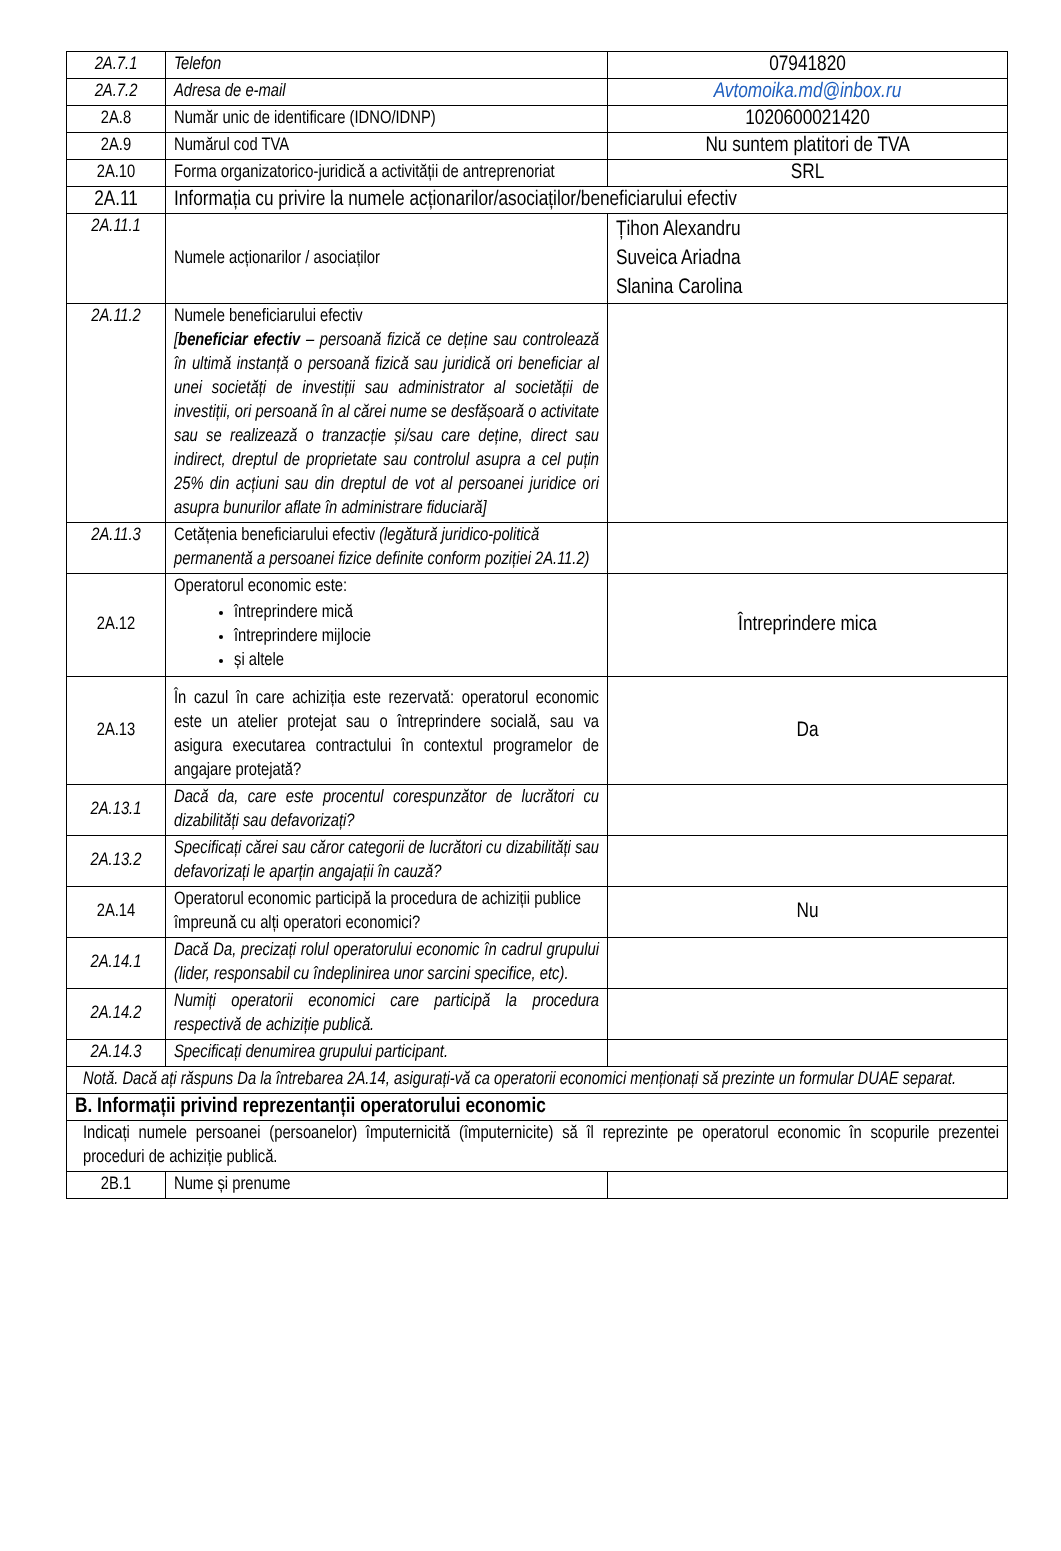| 2A.7.1 | Telefon | 07941820 |
| 2A.7.2 | Adresa de e-mail | Avtomoika.md@inbox.ru |
| 2A.8 | Număr unic de identificare (IDNO/IDNP) | 1020600021420 |
| 2A.9 | Numărul cod TVA | Nu suntem platitori de TVA |
| 2A.10 | Forma organizatorico-juridică a activității de antreprenoriat | SRL |
| 2A.11 | Informația cu privire la numele acționarilor/asociaților/beneficiarului efectiv | |
| 2A.11.1 | Numele acționarilor / asociaților | Țihon Alexandru Suveica Ariadna Slanina Carolina |
| 2A.11.2 | Numele beneficiarului efectiv [ beneficiar efectiv – persoană fizică ce deține sau controlează în ultimă instanță o persoană fizică sau juridică ori beneficiar al unei societăți de investiții sau administrator al societății de investiții, ori persoană în al cărei nume se desfășoară o activitate sau se realizează o tranzacție și/sau care deține, direct sau indirect, dreptul de proprietate sau controlul asupra a cel puțin 25% din acțiuni sau din dreptul de vot al persoanei juridice ori asupra bunurilor aflate în administrare fiduciară] | |
| 2A.11.3 | Cetățenia beneficiarului efectiv (legătură juridico-politică permanentă a persoanei fizice definite conform poziției 2A.11.2) | |
| 2A.12 | Operatorul economic este: întreprindere mică întreprindere mijlocie și altele | Întreprindere mica |
| 2A.13 | În cazul în care achiziția este rezervată: operatorul economic este un atelier protejat sau o întreprindere socială, sau va asigura executarea contractului în contextul programelor de angajare protejată? | Da |
| 2A.13.1 | Dacă da, care este procentul corespunzător de lucrători cu dizabilități sau defavorizați? | |
| 2A.13.2 | Specificați cărei sau căror categorii de lucrători cu dizabilități sau defavorizați le aparțin angajații în cauză? | |
| 2A.14 | Operatorul economic participă la procedura de achiziții publice împreună cu alți operatori economici? | Nu |
| 2A.14.1 | Dacă Da, precizați rolul operatorului economic în cadrul grupului (lider, responsabil cu îndeplinirea unor sarcini specifice, etc). | |
| 2A.14.2 | Numiți operatorii economici care participă la procedura respectivă de achiziție publică. | |
| 2A.14.3 | Specificați denumirea grupului participant. | |
| Notă. Dacă ați răspuns Da la întrebarea 2A.14, asigurați-vă ca operatorii economici menționați să prezinte un formular DUAE separat. | | |
| B. Informații privind reprezentanții operatorului economic | | |
| Indicați numele persoanei (persoanelor) împuternicită (împuternicite) să îl reprezinte pe operatorul economic în scopurile prezentei proceduri de achiziție publică. | | |
| 2B.1 | Nume și prenume | |